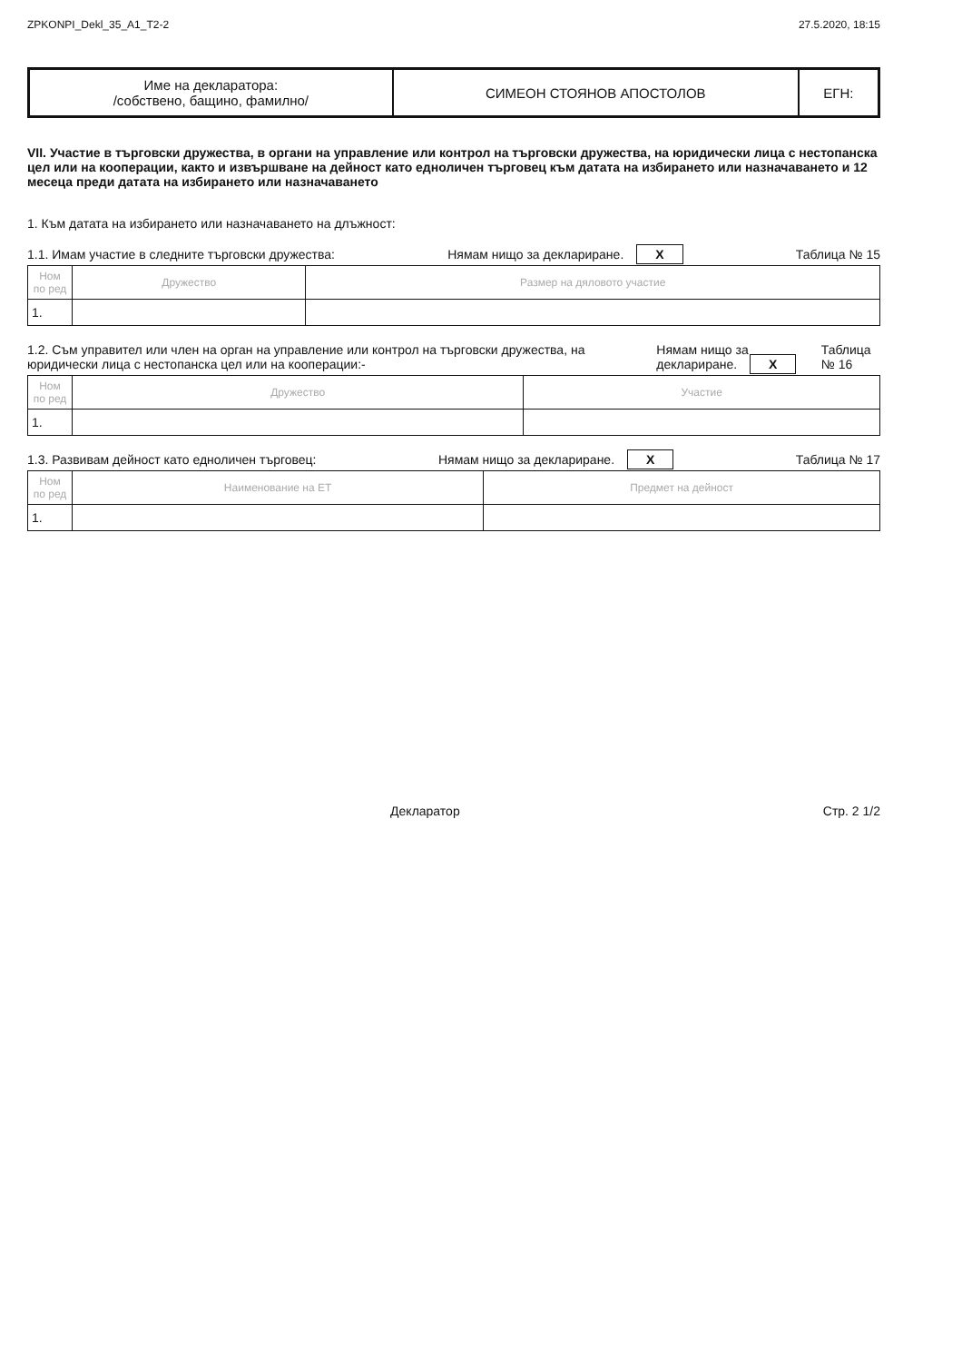ZPKONPI_Dekl_35_A1_T2-2 27.5.2020, 18:15
| Име на декларатора: /собствено, бащино, фамилно/ | СИМЕОН СТОЯНОВ АПОСТОЛОВ | ЕГН: |
VII. Участие в търговски дружества, в органи на управление или контрол на търговски дружества, на юридически лица с нестопанска цел или на кооперации, както и извършване на дейност като едноличен търговец към датата на избирането или назначаването и 12 месеца преди датата на избирането или назначаването
1. Към датата на избирането или назначаването на длъжност:
1.1. Имам участие в следните търговски дружества: Нямам нищо за деклариране. X Таблица № 15
| Ном по ред | Дружество | Размер на дяловото участие |
| --- | --- | --- |
| 1. | | |
1.2. Съм управител или член на орган на управление или контрол на търговски дружества, на юридически лица с нестопанска цел или на кооперации:- Нямам нищо за деклариране. X Таблица № 16
| Ном по ред | Дружество | Участие |
| --- | --- | --- |
| 1. | | |
1.3. Развивам дейност като едноличен търговец: Нямам нищо за деклариране. X Таблица № 17
| Ном по ред | Наименование на ЕТ | Предмет на дейност |
| --- | --- | --- |
| 1. | | |
Декларатор Стр. 2 1/2